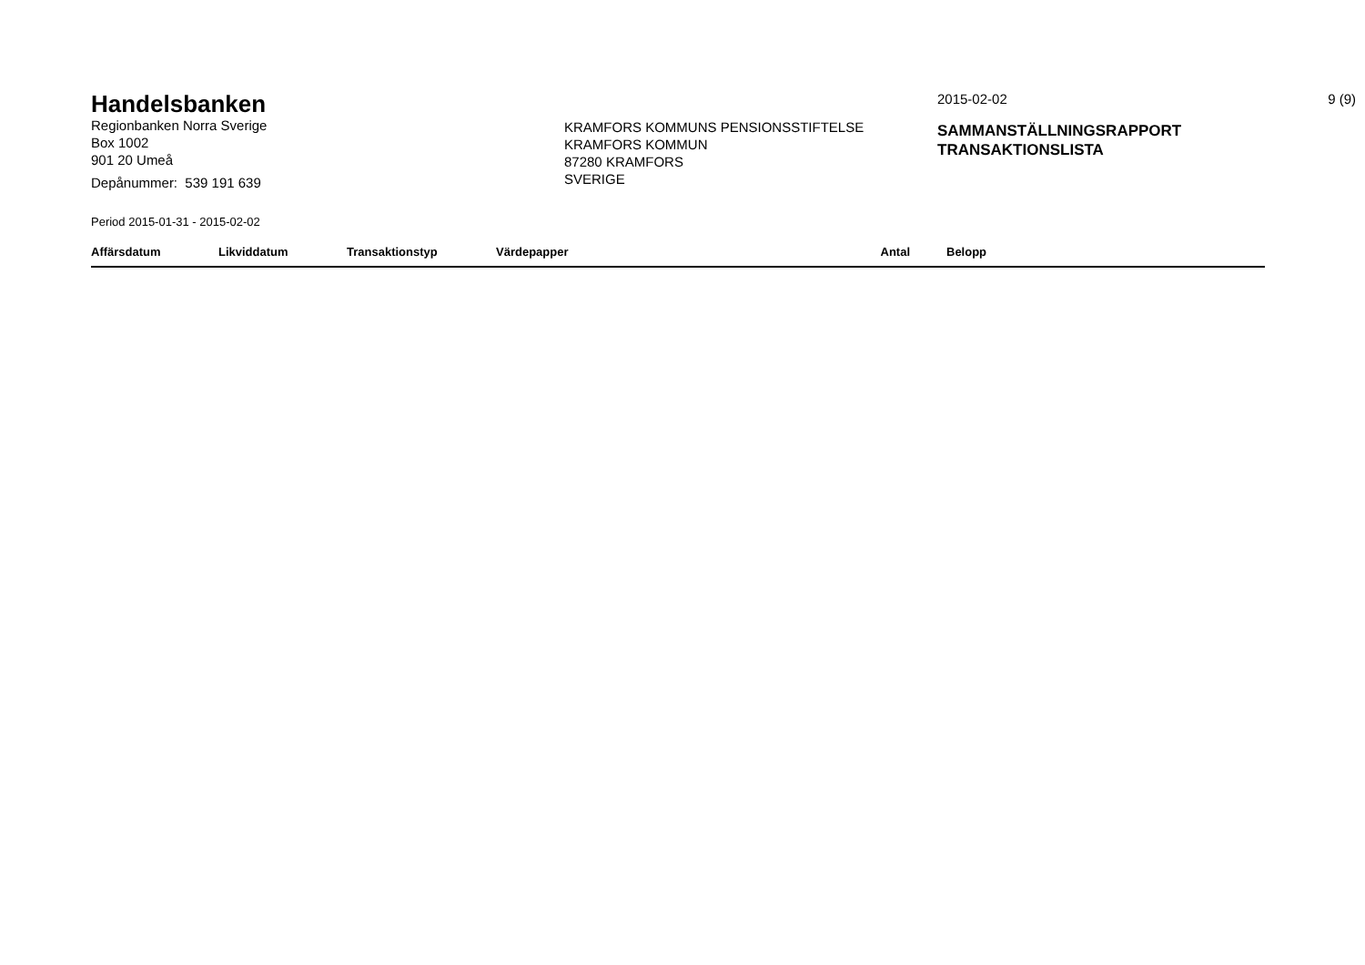Handelsbanken
Regionbanken Norra Sverige
Box 1002
901 20 Umeå
Depånummer: 539 191 639
KRAMFORS KOMMUNS PENSIONSSTIFTELSE
KRAMFORS KOMMUN
87280 KRAMFORS
SVERIGE
2015-02-02
SAMMANSTÄLLNINGSRAPPORT
TRANSAKTIONSLISTA
9 (9)
Period 2015-01-31 - 2015-02-02
| Affärsdatum | Likviddatum | Transaktionstyp | Värdepapper | Antal | Belopp |
| --- | --- | --- | --- | --- | --- |